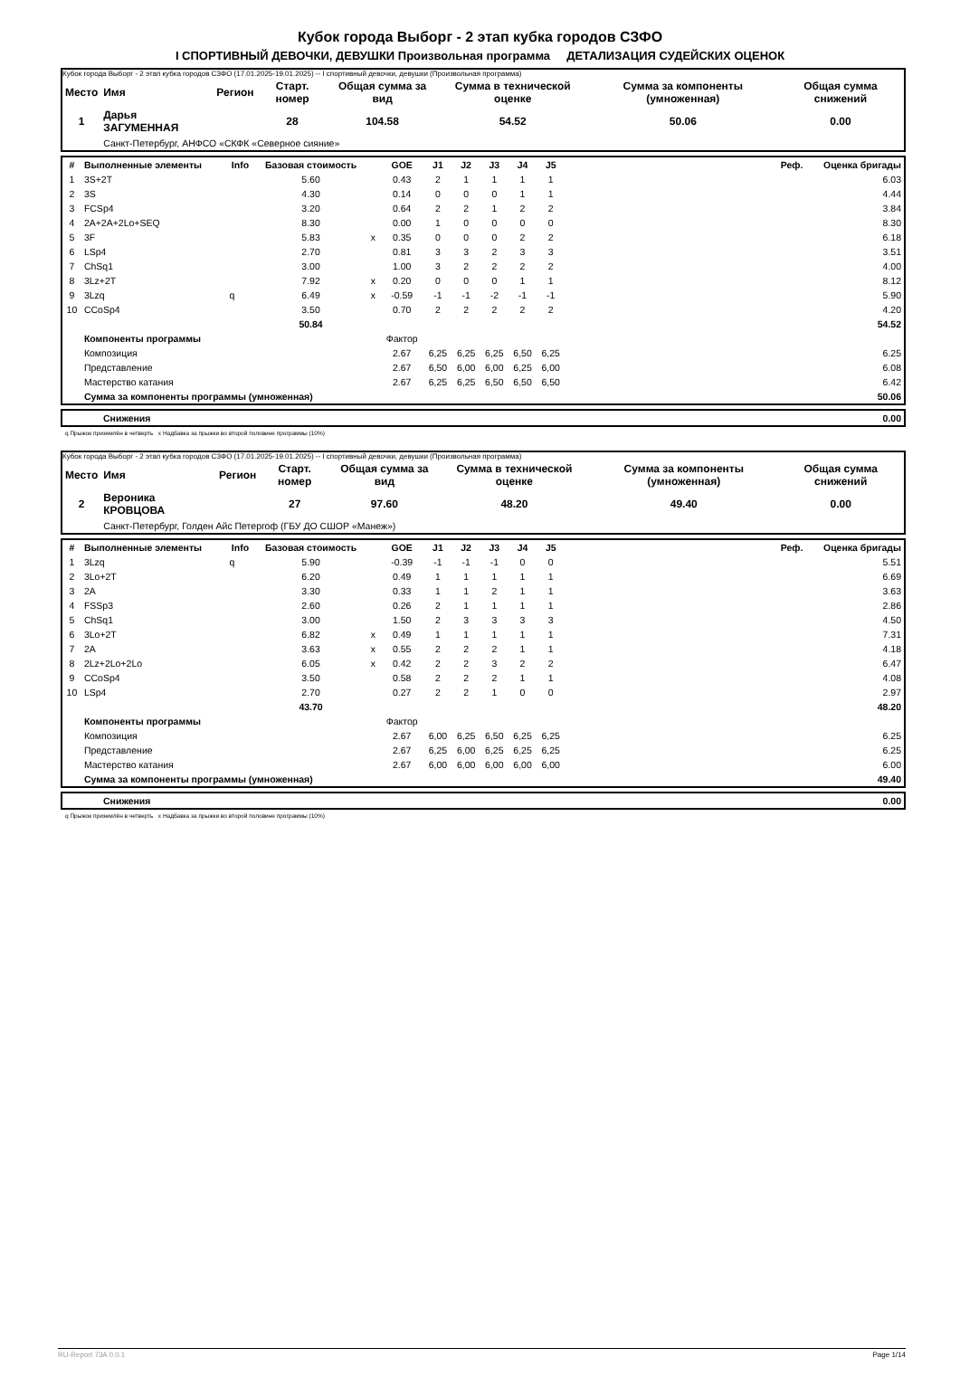Кубок города Выборг - 2 этап кубка городов СЗФО
I СПОРТИВНЫЙ ДЕВОЧКИ, ДЕВУШКИ Произвольная программа ДЕТАЛИЗАЦИЯ СУДЕЙСКИХ ОЦЕНОК
Кубок города Выборг - 2 этап кубка городов СЗФО (17.01.2025-19.01.2025) -- I спортивный девочки, девушки (Произвольная программа)
| Место | Имя | Регион | Старт. номер | Общая сумма за вид | Сумма в технической оценке | Сумма за компоненты (умноженная) | Общая сумма снижений |
| --- | --- | --- | --- | --- | --- | --- | --- |
| 1 | Дарья ЗАГУМЕННАЯ | | 28 | 104.58 | 54.52 | 50.06 | 0.00 |
| | Санкт-Петербург, АНФСО «СКФК «Северное сияние» | | | | | | |
| # | Выполненные элементы | Info | Базовая стоимость | | GOE | J1 | J2 | J3 | J4 | J5 | Реф. | Оценка бригады |
| --- | --- | --- | --- | --- | --- | --- | --- | --- | --- | --- | --- | --- |
| 1 | 3S+2T | | 5.60 | | 0.43 | 2 | 1 | 1 | 1 | 1 | | 6.03 |
| 2 | 3S | | 4.30 | | 0.14 | 0 | 0 | 0 | 1 | 1 | | 4.44 |
| 3 | FCSp4 | | 3.20 | | 0.64 | 2 | 2 | 1 | 2 | 2 | | 3.84 |
| 4 | 2A+2A+2Lo+SEQ | | 8.30 | | 0.00 | 1 | 0 | 0 | 0 | 0 | | 8.30 |
| 5 | 3F | | 5.83 | x | 0.35 | 0 | 0 | 0 | 2 | 2 | | 6.18 |
| 6 | LSp4 | | 2.70 | | 0.81 | 3 | 3 | 2 | 3 | 3 | | 3.51 |
| 7 | ChSq1 | | 3.00 | | 1.00 | 3 | 2 | 2 | 2 | 2 | | 4.00 |
| 8 | 3Lz+2T | | 7.92 | x | 0.20 | 0 | 0 | 0 | 1 | 1 | | 8.12 |
| 9 | 3Lzq | q | 6.49 | x | -0.59 | -1 | -1 | -2 | -1 | -1 | | 5.90 |
| 10 | CCoSp4 | | 3.50 | | 0.70 | 2 | 2 | 2 | 2 | 2 | | 4.20 |
| | | | 50.84 | | | | | | | | | 54.52 |
| | Компоненты программы | | | | Фактор | | | | | | | |
| | Композиция | | | | 2.67 | 6,25 | 6,25 | 6,25 | 6,50 | 6,25 | | 6.25 |
| | Представление | | | | 2.67 | 6,50 | 6,00 | 6,00 | 6,25 | 6,00 | | 6.08 |
| | Мастерство катания | | | | 2.67 | 6,25 | 6,25 | 6,50 | 6,50 | 6,50 | | 6.42 |
| | Сумма за компоненты программы (умноженная) | | | | | | | | | | | 50.06 |
| | Снижения | 0.00 |
q Прыжок приземлён в четверть x Надбавка за прыжки во второй половине программы (10%)
Кубок города Выборг - 2 этап кубка городов СЗФО (17.01.2025-19.01.2025) -- I спортивный девочки, девушки (Произвольная программа)
| Место | Имя | Регион | Старт. номер | Общая сумма за вид | Сумма в технической оценке | Сумма за компоненты (умноженная) | Общая сумма снижений |
| --- | --- | --- | --- | --- | --- | --- | --- |
| 2 | Вероника КРОВЦОВА | | 27 | 97.60 | 48.20 | 49.40 | 0.00 |
| | Санкт-Петербург, Голден Айс Петергоф (ГБУ ДО СШОР «Манеж») | | | | | | |
| # | Выполненные элементы | Info | Базовая стоимость | | GOE | J1 | J2 | J3 | J4 | J5 | Реф. | Оценка бригады |
| --- | --- | --- | --- | --- | --- | --- | --- | --- | --- | --- | --- | --- |
| 1 | 3Lzq | q | 5.90 | | -0.39 | -1 | -1 | -1 | 0 | 0 | | 5.51 |
| 2 | 3Lo+2T | | 6.20 | | 0.49 | 1 | 1 | 1 | 1 | 1 | | 6.69 |
| 3 | 2A | | 3.30 | | 0.33 | 1 | 1 | 2 | 1 | 1 | | 3.63 |
| 4 | FSSp3 | | 2.60 | | 0.26 | 2 | 1 | 1 | 1 | 1 | | 2.86 |
| 5 | ChSq1 | | 3.00 | | 1.50 | 2 | 3 | 3 | 3 | 3 | | 4.50 |
| 6 | 3Lo+2T | | 6.82 | x | 0.49 | 1 | 1 | 1 | 1 | 1 | | 7.31 |
| 7 | 2A | | 3.63 | x | 0.55 | 2 | 2 | 2 | 1 | 1 | | 4.18 |
| 8 | 2Lz+2Lo+2Lo | | 6.05 | x | 0.42 | 2 | 2 | 3 | 2 | 2 | | 6.47 |
| 9 | CCoSp4 | | 3.50 | | 0.58 | 2 | 2 | 2 | 1 | 1 | | 4.08 |
| 10 | LSp4 | | 2.70 | | 0.27 | 2 | 2 | 1 | 0 | 0 | | 2.97 |
| | | | 43.70 | | | | | | | | | 48.20 |
| | Компоненты программы | | | | Фактор | | | | | | | |
| | Композиция | | | | 2.67 | 6,00 | 6,25 | 6,50 | 6,25 | 6,25 | | 6.25 |
| | Представление | | | | 2.67 | 6,25 | 6,00 | 6,25 | 6,25 | 6,25 | | 6.25 |
| | Мастерство катания | | | | 2.67 | 6,00 | 6,00 | 6,00 | 6,00 | 6,00 | | 6.00 |
| | Сумма за компоненты программы (умноженная) | | | | | | | | | | | 49.40 |
| | Снижения | 0.00 |
q Прыжок приземлён в четверть x Надбавка за прыжки во второй половине программы (10%)
RU-Report 73A 0.0.1 Page 1/14